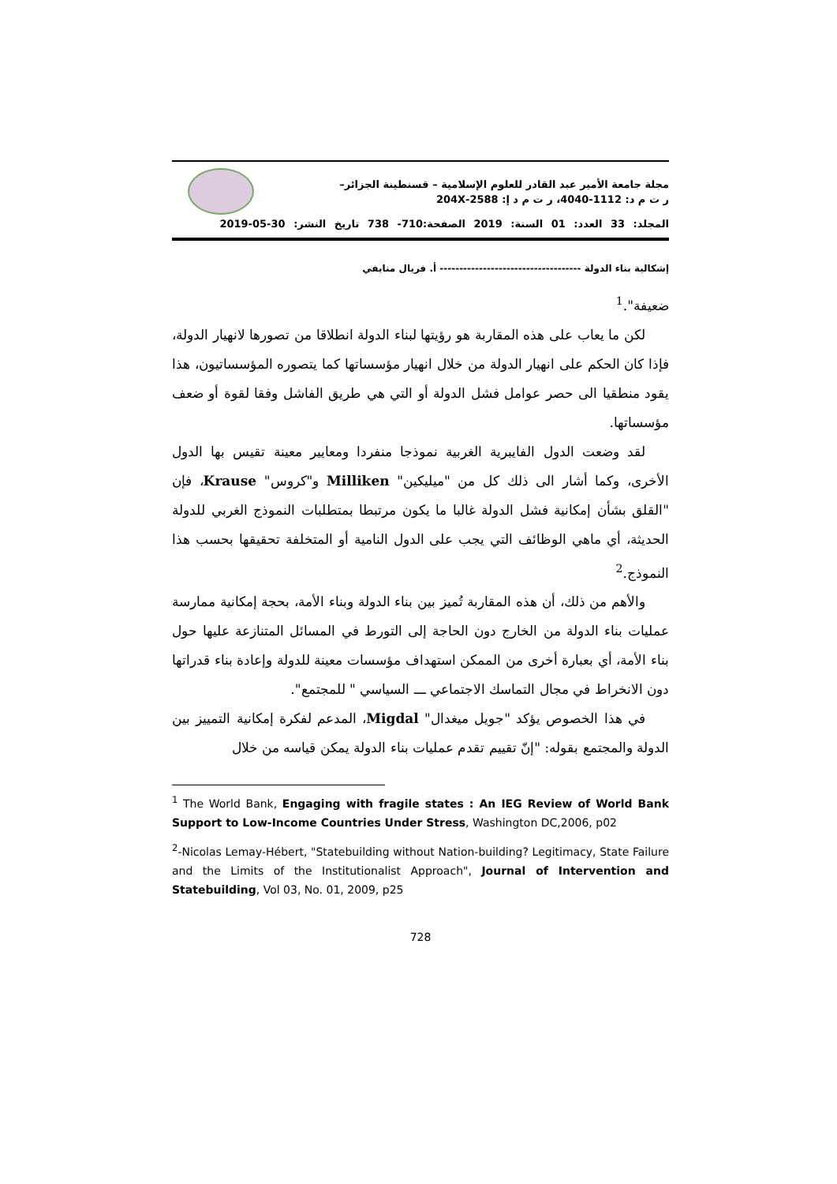مجلة جامعة الأمير عبد القادر للعلوم الإسلامية – قسنطينة الجزائر–
ر ت م د: 1112-4040، ر ت م د إ: 2588-204X
المجلد: 33 العدد: 01 السنة: 2019 الصفحة:710- 738 تاريخ النشر: 30-05-2019
إشكالية بناء الدولة ------------------------------------ أ. فريال منايفي
ضعيفة".<sup>1</sup>
لكن ما يعاب على هذه المقاربة هو رؤيتها لبناء الدولة انطلاقا من تصورها لانهيار الدولة، فإذا كان الحكم على انهيار الدولة من خلال انهيار مؤسساتها كما يتصوره المؤسساتيون، هذا يقود منطقيا الى حصر عوامل فشل الدولة أو التي هي طريق الفاشل وفقا لقوة أو ضعف مؤسساتها.
لقد وضعت الدول الفايبرية الغربية نموذجا منفردا ومعايير معينة تقيس بها الدول الأخرى، وكما أشار الى ذلك كل من "ميليكين" Milliken و"كروس" Krause، فإن "القلق بشأن إمكانية فشل الدولة غالبا ما يكون مرتبطا بمتطلبات النموذج الغربي للدولة الحديثة، أي ماهي الوظائف التي يجب على الدول النامية أو المتخلفة تحقيقها بحسب هذا النموذج.<sup>2</sup>
والأهم من ذلك، أن هذه المقاربة تُميز بين بناء الدولة وبناء الأمة، بحجة إمكانية ممارسة عمليات بناء الدولة من الخارج دون الحاجة إلى التورط في المسائل المتنازعة عليها حول بناء الأمة، أي بعبارة أخرى من الممكن استهداف مؤسسات معينة للدولة وإعادة بناء قدراتها دون الانخراط في مجال التماسك الاجتماعي ـــ السياسي " للمجتمع".
في هذا الخصوص يؤكد "جويل ميغدال" Migdal، المدعم لفكرة إمكانية التمييز بين الدولة والمجتمع بقوله: "إنّ تقييم تقدم عمليات بناء الدولة يمكن قياسه من خلال
<sup>1</sup> The World Bank, Engaging with fragile states : An IEG Review of World Bank Support to Low-Income Countries Under Stress, Washington DC,2006, p02
<sup>2</sup>-Nicolas Lemay-Hébert, "Statebuilding without Nation-building? Legitimacy, State Failure and the Limits of the Institutionalist Approach", Journal of Intervention and Statebuilding, Vol 03, No. 01, 2009, p25
728